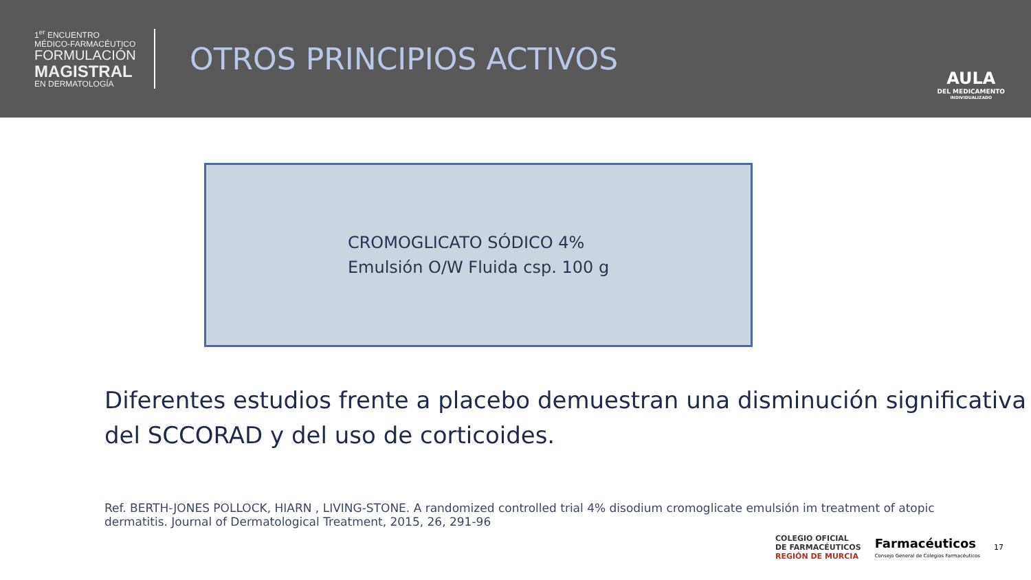1<sup>er</sup> ENCUENTRO
MÉDICO-FARMACÉUTICO
FORMULACIÓN
MAGISTRAL
EN DERMATOLOGÍA
OTROS PRINCIPIOS ACTIVOS
AULA
DEL MEDICAMENTO
INDIVIDUALIZADO
CROMOGLICATO SÓDICO 4%
Emulsión O/W Fluida csp. 100 g
Diferentes estudios frente a placebo demuestran una disminución significativa del SCCORAD y del uso de corticoides.
Ref. BERTH-JONES POLLOCK, HIARN , LIVING-STONE. A randomized controlled trial 4% disodium cromoglicate emulsión im treatment of atopic dermatitis. Journal of Dermatological Treatment, 2015, 26, 291-96
COLEGIO OFICIAL
DE FARMACÉUTICOS
REGIÓN DE MURCIA
Farmacéuticos
Consejo General de Colegios Farmacéuticos
17